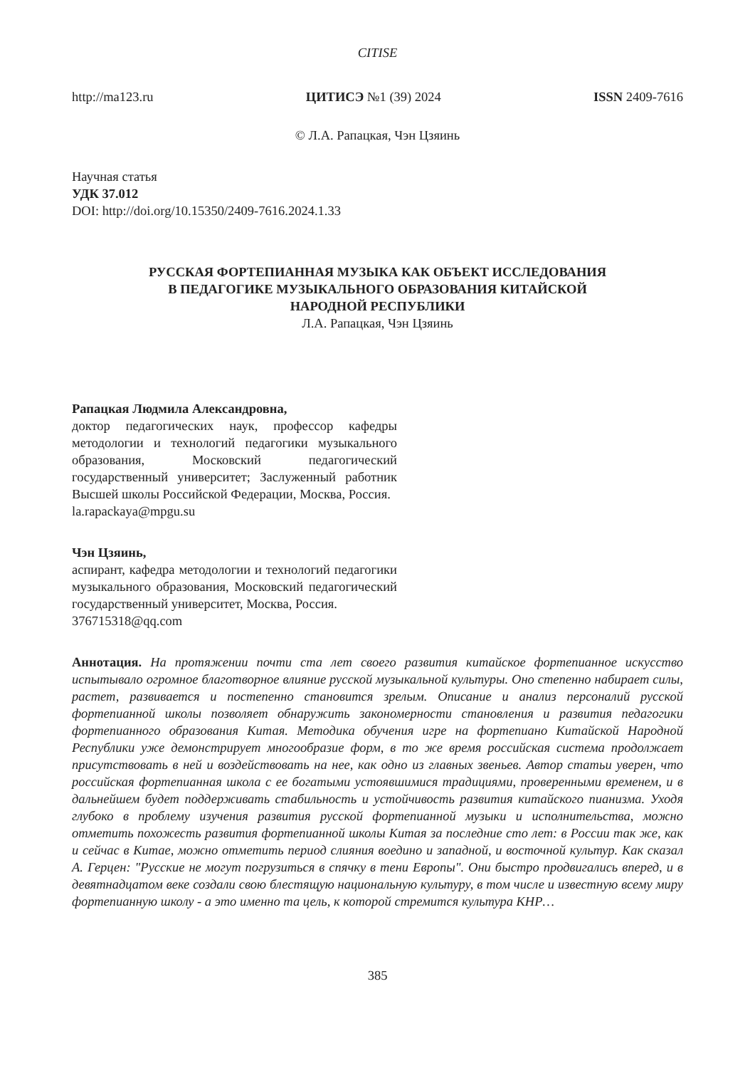CITISE
http://ma123.ru ЦИТИСЭ №1 (39) 2024 ISSN 2409-7616
© Л.А. Рапацкая, Чэн Цзяинь
Научная статья
УДК 37.012
DOI: http://doi.org/10.15350/2409-7616.2024.1.33
РУССКАЯ ФОРТЕПИАННАЯ МУЗЫКА КАК ОБЪЕКТ ИССЛЕДОВАНИЯ
В ПЕДАГОГИКЕ МУЗЫКАЛЬНОГО ОБРАЗОВАНИЯ КИТАЙСКОЙ
НАРОДНОЙ РЕСПУБЛИКИ
Л.А. Рапацкая, Чэн Цзяинь
Рапацкая Людмила Александровна,
доктор педагогических наук, профессор кафедры методологии и технологий педагогики музыкального образования, Московский педагогический государственный университет; Заслуженный работник Высшей школы Российской Федерации, Москва, Россия.
la.rapackaya@mpgu.su
Чэн Цзяинь,
аспирант, кафедра методологии и технологий педагогики музыкального образования, Московский педагогический государственный университет, Москва, Россия.
376715318@qq.com
Аннотация. На протяжении почти ста лет своего развития китайское фортепианное искусство испытывало огромное благотворное влияние русской музыкальной культуры. Оно степенно набирает силы, растет, развивается и постепенно становится зрелым. Описание и анализ персоналий русской фортепианной школы позволяет обнаружить закономерности становления и развития педагогики фортепианного образования Китая. Методика обучения игре на фортепиано Китайской Народной Республики уже демонстрирует многообразие форм, в то же время российская система продолжает присутствовать в ней и воздействовать на нее, как одно из главных звеньев. Автор статьи уверен, что российская фортепианная школа с ее богатыми устоявшимися традициями, проверенными временем, и в дальнейшем будет поддерживать стабильность и устойчивость развития китайского пианизма. Уходя глубоко в проблему изучения развития русской фортепианной музыки и исполнительства, можно отметить похожесть развития фортепианной школы Китая за последние сто лет: в России так же, как и сейчас в Китае, можно отметить период слияния воедино и западной, и восточной культур. Как сказал А. Герцен: "Русские не могут погрузиться в спячку в тени Европы". Они быстро продвигались вперед, и в девятнадцатом веке создали свою блестящую национальную культуру, в том числе и известную всему миру фортепианную школу - а это именно та цель, к которой стремится культура КНР…
385